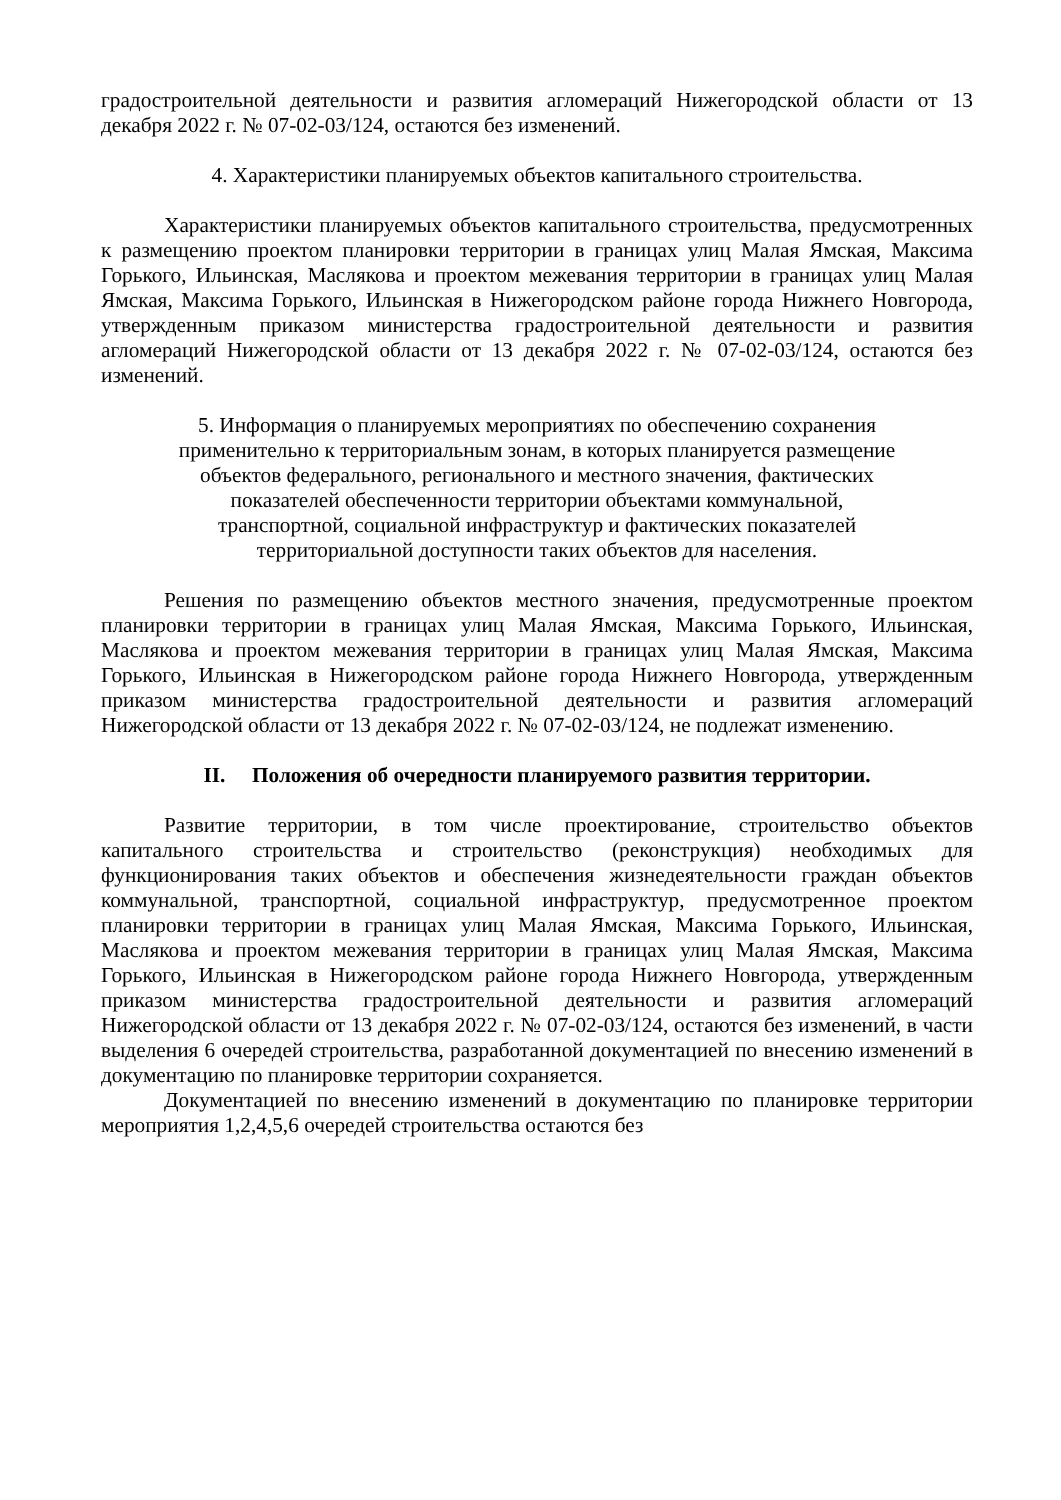градостроительной деятельности и развития агломераций Нижегородской области от 13 декабря 2022 г. № 07-02-03/124, остаются без изменений.
4. Характеристики планируемых объектов капитального строительства.
Характеристики планируемых объектов капитального строительства, предусмотренных к размещению проектом планировки территории в границах улиц Малая Ямская, Максима Горького, Ильинская, Маслякова и проектом межевания территории в границах улиц Малая Ямская, Максима Горького, Ильинская в Нижегородском районе города Нижнего Новгорода, утвержденным приказом министерства градостроительной деятельности и развития агломераций Нижегородской области от 13 декабря 2022 г. № 07-02-03/124, остаются без изменений.
5. Информация о планируемых мероприятиях по обеспечению сохранения
применительно к территориальным зонам, в которых планируется размещение
объектов федерального, регионального и местного значения, фактических
показателей обеспеченности территории объектами коммунальной,
транспортной, социальной инфраструктур и фактических показателей
территориальной доступности таких объектов для населения.
Решения по размещению объектов местного значения, предусмотренные проектом планировки территории в границах улиц Малая Ямская, Максима Горького, Ильинская, Маслякова и проектом межевания территории в границах улиц Малая Ямская, Максима Горького, Ильинская в Нижегородском районе города Нижнего Новгорода, утвержденным приказом министерства градостроительной деятельности и развития агломераций Нижегородской области от 13 декабря 2022 г. № 07-02-03/124, не подлежат изменению.
II. Положения об очередности планируемого развития территории.
Развитие территории, в том числе проектирование, строительство объектов капитального строительства и строительство (реконструкция) необходимых для функционирования таких объектов и обеспечения жизнедеятельности граждан объектов коммунальной, транспортной, социальной инфраструктур, предусмотренное проектом планировки территории в границах улиц Малая Ямская, Максима Горького, Ильинская, Маслякова и проектом межевания территории в границах улиц Малая Ямская, Максима Горького, Ильинская в Нижегородском районе города Нижнего Новгорода, утвержденным приказом министерства градостроительной деятельности и развития агломераций Нижегородской области от 13 декабря 2022 г. № 07-02-03/124, остаются без изменений, в части выделения 6 очередей строительства, разработанной документацией по внесению изменений в документацию по планировке территории сохраняется.
Документацией по внесению изменений в документацию по планировке территории мероприятия 1,2,4,5,6 очередей строительства остаются без